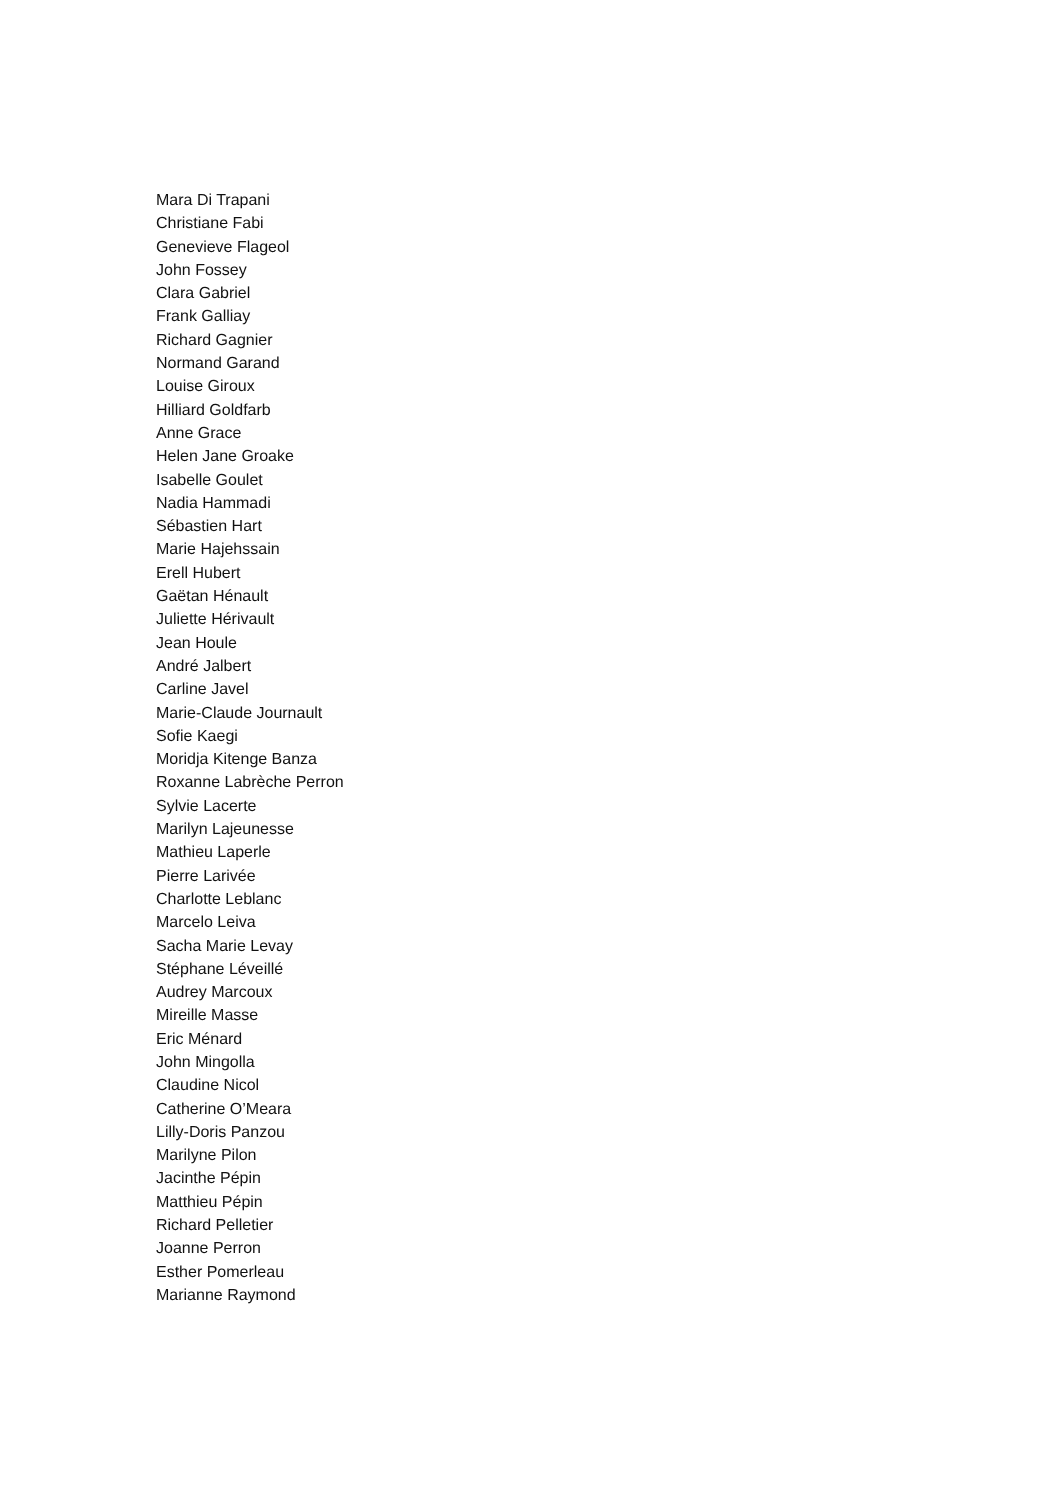Mara Di Trapani
Christiane Fabi
Genevieve Flageol
John Fossey
Clara Gabriel
Frank Galliay
Richard Gagnier
Normand Garand
Louise Giroux
Hilliard Goldfarb
Anne Grace
Helen Jane Groake
Isabelle Goulet
Nadia Hammadi
Sébastien Hart
Marie Hajehssain
Erell Hubert
Gaëtan Hénault
Juliette Hérivault
Jean Houle
André Jalbert
Carline Javel
Marie-Claude Journault
Sofie Kaegi
Moridja Kitenge Banza
Roxanne Labrèche Perron
Sylvie Lacerte
Marilyn Lajeunesse
Mathieu Laperle
Pierre Larivée
Charlotte Leblanc
Marcelo Leiva
Sacha Marie Levay
Stéphane Léveillé
Audrey Marcoux
Mireille Masse
Eric Ménard
John Mingolla
Claudine Nicol
Catherine O’Meara
Lilly-Doris Panzou
Marilyne Pilon
Jacinthe Pépin
Matthieu Pépin
Richard Pelletier
Joanne Perron
Esther Pomerleau
Marianne Raymond